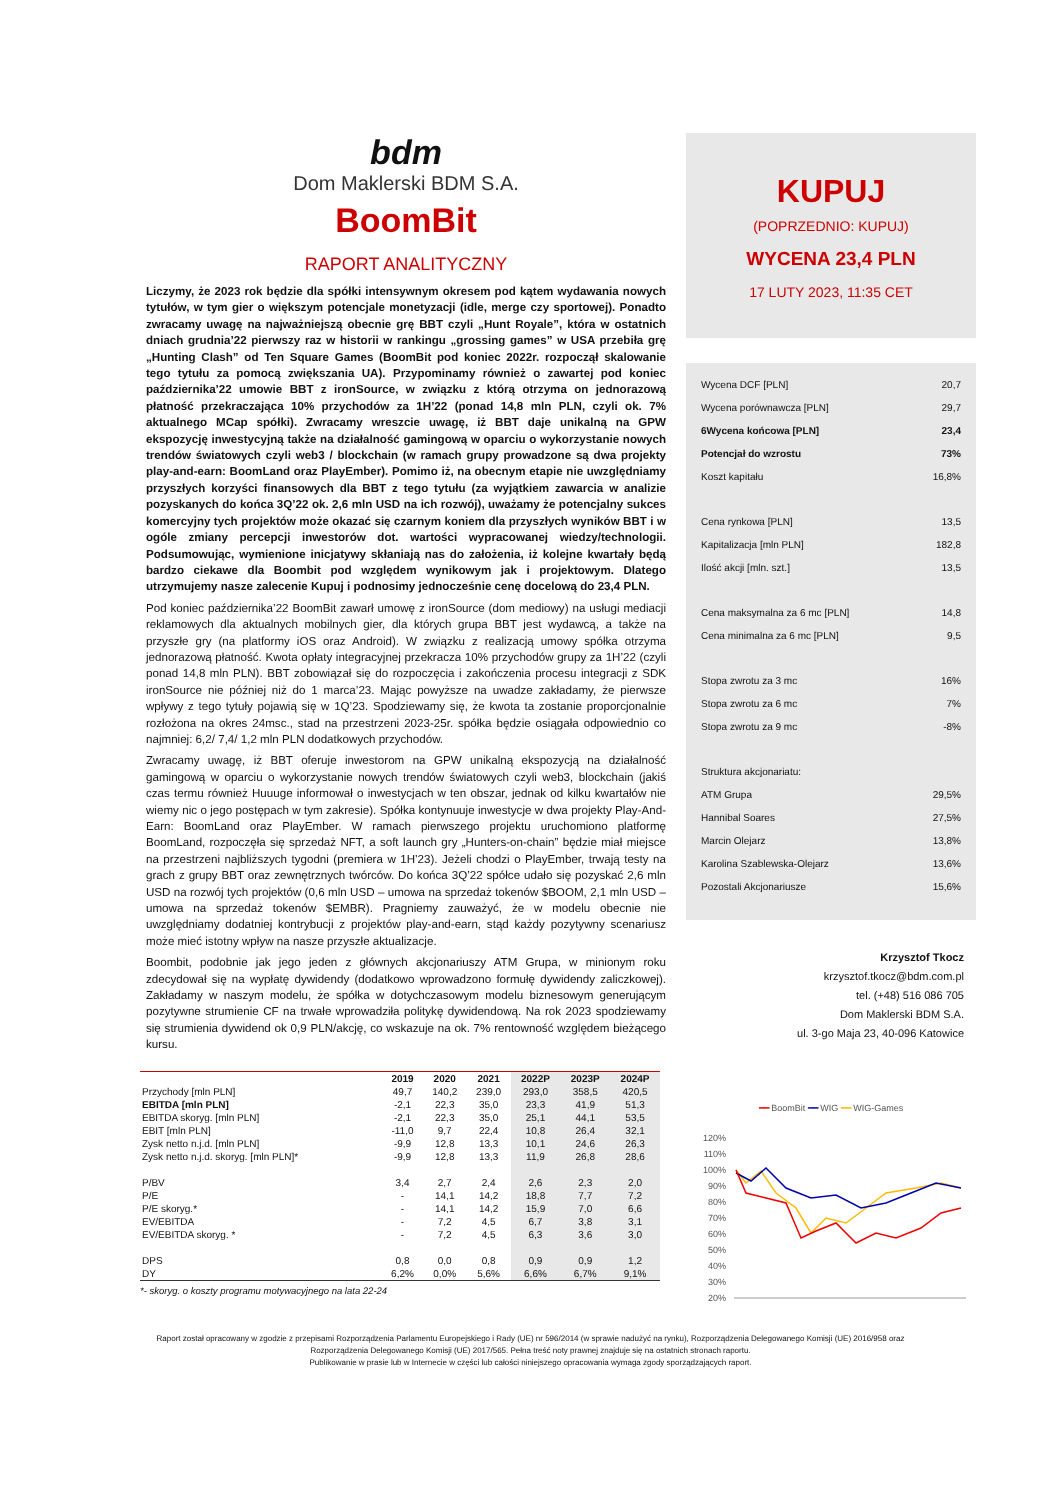bdm
Dom Maklerski BDM S.A.
BoomBit
RAPORT ANALITYCZNY
Liczymy, że 2023 rok będzie dla spółki intensywnym okresem pod kątem wydawania nowych tytułów, w tym gier o większym potencjale monetyzacji (idle, merge czy sportowej). Ponadto zwracamy uwagę na najważniejszą obecnie grę BBT czyli „Hunt Royale”, która w ostatnich dniach grudnia’22 pierwszy raz w historii w rankingu „grossing games” w USA przebiła grę „Hunting Clash” od Ten Square Games (BoomBit pod koniec 2022r. rozpoczął skalowanie tego tytułu za pomocą zwiększania UA). Przypominamy również o zawartej pod koniec października’22 umowie BBT z ironSource, w związku z którą otrzyma on jednorazową płatność przekraczająca 10% przychodów za 1H’22 (ponad 14,8 mln PLN, czyli ok. 7% aktualnego MCap spółki). Zwracamy wreszcie uwagę, iż BBT daje unikalną na GPW ekspozycję inwestycyjną także na działalność gamingową w oparciu o wykorzystanie nowych trendów światowych czyli web3 / blockchain (w ramach grupy prowadzone są dwa projekty play-and-earn: BoomLand oraz PlayEmber). Pomimo iż, na obecnym etapie nie uwzględniamy przyszłych korzyści finansowych dla BBT z tego tytułu (za wyjątkiem zawarcia w analizie pozyskanych do końca 3Q’22 ok. 2,6 mln USD na ich rozwój), uważamy że potencjalny sukces komercyjny tych projektów może okazać się czarnym koniem dla przyszłych wyników BBT i w ogóle zmiany percepcji inwestorów dot. wartości wypracowanej wiedzy/technologii. Podsumowując, wymienione inicjatywy skłaniają nas do założenia, iż kolejne kwartały będą bardzo ciekawe dla Boombit pod względem wynikowym jak i projektowym. Dlatego utrzymujemy nasze zalecenie Kupuj i podnosimy jednocześnie cenę docelową do 23,4 PLN.
Pod koniec października’22 BoomBit zawarł umowę z ironSource (dom mediowy) na usługi mediacji reklamowych dla aktualnych mobilnych gier, dla których grupa BBT jest wydawcą, a także na przyszłe gry (na platformy iOS oraz Android). W związku z realizacją umowy spółka otrzyma jednorazową płatność. Kwota opłaty integracyjnej przekracza 10% przychodów grupy za 1H’22 (czyli ponad 14,8 mln PLN). BBT zobowiązał się do rozpoczęcia i zakończenia procesu integracji z SDK ironSource nie później niż do 1 marca’23. Mając powyższe na uwadze zakładamy, że pierwsze wpływy z tego tytuły pojawią się w 1Q’23. Spodziewamy się, że kwota ta zostanie proporcjonalnie rozłożona na okres 24msc., stad na przestrzeni 2023-25r. spółka będzie osiągała odpowiednio co najmniej: 6,2/ 7,4/ 1,2 mln PLN dodatkowych przychodów.
Zwracamy uwagę, iż BBT oferuje inwestorom na GPW unikalną ekspozycją na działalność gamingową w oparciu o wykorzystanie nowych trendów światowych czyli web3, blockchain (jakiś czas termu również Huuuge informował o inwestycjach w ten obszar, jednak od kilku kwartałów nie wiemy nic o jego postępach w tym zakresie). Spółka kontynuuje inwestycje w dwa projekty Play-And-Earn: BoomLand oraz PlayEmber. W ramach pierwszego projektu uruchomiono platformę BoomLand, rozpoczęła się sprzedaż NFT, a soft launch gry „Hunters-on-chain” będzie miał miejsce na przestrzeni najbliższych tygodni (premiera w 1H’23). Jeżeli chodzi o PlayEmber, trwają testy na grach z grupy BBT oraz zewnętrznych twórców. Do końca 3Q’22 spółce udało się pozyskać 2,6 mln USD na rozwój tych projektów (0,6 mln USD – umowa na sprzedaż tokenów $BOOM, 2,1 mln USD – umowa na sprzedaż tokenów $EMBR). Pragniemy zauważyć, że w modelu obecnie nie uwzględniamy dodatniej kontrybucji z projektów play-and-earn, stąd każdy pozytywny scenariusz może mieć istotny wpływ na nasze przyszłe aktualizacje.
Boombit, podobnie jak jego jeden z głównych akcjonariuszy ATM Grupa, w minionym roku zdecydował się na wypłatę dywidendy (dodatkowo wprowadzono formułę dywidendy zaliczkowej). Zakładamy w naszym modelu, że spółka w dotychczasowym modelu biznesowym generującym pozytywne strumienie CF na trwałe wprowadziła politykę dywidendową. Na rok 2023 spodziewamy się strumienia dywidend ok 0,9 PLN/akcję, co wskazuje na ok. 7% rentowność względem bieżącego kursu.
| | 2019 | 2020 | 2021 | 2022P | 2023P | 2024P |
| --- | --- | --- | --- | --- | --- | --- |
| Przychody [mln PLN] | 49,7 | 140,2 | 239,0 | 293,0 | 358,5 | 420,5 |
| EBITDA [mln PLN] | -2,1 | 22,3 | 35,0 | 23,3 | 41,9 | 51,3 |
| EBITDA skoryg. [mln PLN] | -2,1 | 22,3 | 35,0 | 25,1 | 44,1 | 53,5 |
| EBIT [mln PLN] | -11,0 | 9,7 | 22,4 | 10,8 | 26,4 | 32,1 |
| Zysk netto n.j.d. [mln PLN] | -9,9 | 12,8 | 13,3 | 10,1 | 24,6 | 26,3 |
| Zysk netto n.j.d. skoryg. [mln PLN]* | -9,9 | 12,8 | 13,3 | 11,9 | 26,8 | 28,6 |
| P/BV | 3,4 | 2,7 | 2,4 | 2,6 | 2,3 | 2,0 |
| P/E | - | 14,1 | 14,2 | 18,8 | 7,7 | 7,2 |
| P/E skoryg.* | - | 14,1 | 14,2 | 15,9 | 7,0 | 6,6 |
| EV/EBITDA | - | 7,2 | 4,5 | 6,7 | 3,8 | 3,1 |
| EV/EBITDA skoryg. * | - | 7,2 | 4,5 | 6,3 | 3,6 | 3,0 |
| DPS | 0,8 | 0,0 | 0,8 | 0,9 | 0,9 | 1,2 |
| DY | 6,2% | 0,0% | 5,6% | 6,6% | 6,7% | 9,1% |
*- skoryg. o koszty programu motywacyjnego na lata 22-24
KUPUJ
(POPRZEDNIO: KUPUJ)
WYCENA 23,4 PLN
17 LUTY 2023, 11:35 CET
Wycena DCF [PLN] 20,7
Wycena porównawcza [PLN] 29,7
6Wycena końcowa [PLN] 23,4
Potencjał do wzrostu 73%
Koszt kapitału 16,8%
Cena rynkowa [PLN] 13,5
Kapitalizacja [mln PLN] 182,8
Ilość akcji [mln. szt.] 13,5
Cena maksymalna za 6 mc [PLN] 14,8
Cena minimalna za 6 mc [PLN] 9,5
Stopa zwrotu za 3 mc 16%
Stopa zwrotu za 6 mc 7%
Stopa zwrotu za 9 mc -8%
Struktura akcjonariatu:
ATM Grupa 29,5%
Hannibal Soares 27,5%
Marcin Olejarz 13,8%
Karolina Szablewska-Olejarz 13,6%
Pozostali Akcjonariusze 15,6%
Krzysztof Tkocz
krzysztof.tkocz@bdm.com.pl
tel. (+48) 516 086 705
Dom Maklerski BDM S.A.
ul. 3-go Maja 23, 40-096 Katowice
━━ BoomBit ━━ WIG ━━ WIG-Games
120%
110%
100%
90%
80%
70%
60%
50%
40%
30%
20%
Raport został opracowany w zgodzie z przepisami Rozporządzenia Parlamentu Europejskiego i Rady (UE) nr 596/2014 (w sprawie nadużyć na rynku), Rozporządzenia Delegowanego Komisji (UE) 2016/958 oraz Rozporządzenia Delegowanego Komisji (UE) 2017/565. Pełna treść noty prawnej znajduje się na ostatnich stronach raportu.
Publikowanie w prasie lub w Internecie w części lub całości niniejszego opracowania wymaga zgody sporządzających raport.